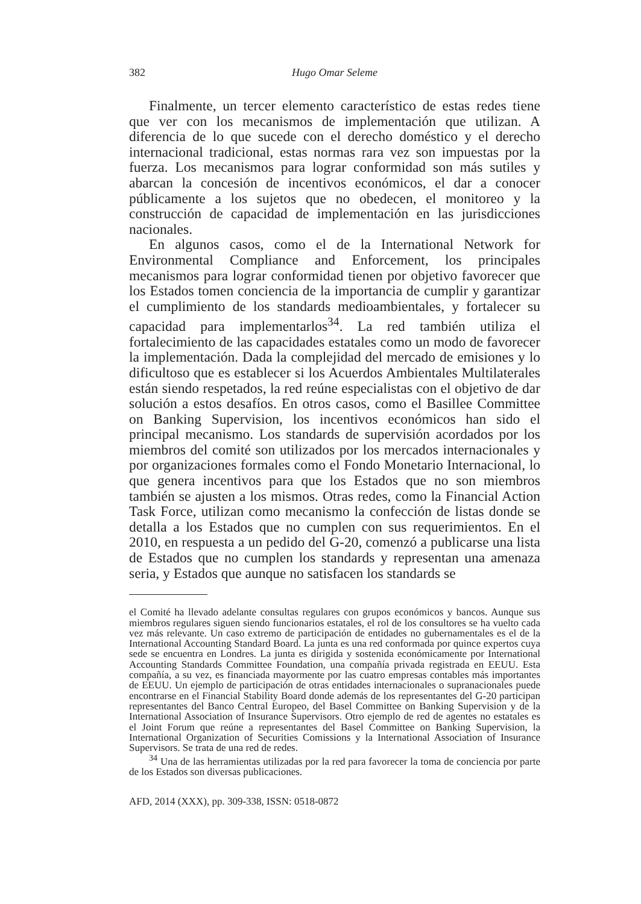382 Hugo Omar Seleme
Finalmente, un tercer elemento característico de estas redes tiene que ver con los mecanismos de implementación que utilizan. A diferencia de lo que sucede con el derecho doméstico y el derecho internacional tradicional, estas normas rara vez son impuestas por la fuerza. Los mecanismos para lograr conformidad son más sutiles y abarcan la concesión de incentivos económicos, el dar a conocer públicamente a los sujetos que no obedecen, el monitoreo y la construcción de capacidad de implementación en las jurisdicciones nacionales.
En algunos casos, como el de la International Network for Environmental Compliance and Enforcement, los principales mecanismos para lograr conformidad tienen por objetivo favorecer que los Estados tomen conciencia de la importancia de cumplir y garantizar el cumplimiento de los standards medioambientales, y fortalecer su capacidad para implementarlos<sup>34</sup>. La red también utiliza el fortalecimiento de las capacidades estatales como un modo de favorecer la implementación. Dada la complejidad del mercado de emisiones y lo dificultoso que es establecer si los Acuerdos Ambientales Multilaterales están siendo respetados, la red reúne especialistas con el objetivo de dar solución a estos desafíos. En otros casos, como el Basillee Committee on Banking Supervision, los incentivos económicos han sido el principal mecanismo. Los standards de supervisión acordados por los miembros del comité son utilizados por los mercados internacionales y por organizaciones formales como el Fondo Monetario Internacional, lo que genera incentivos para que los Estados que no son miembros también se ajusten a los mismos. Otras redes, como la Financial Action Task Force, utilizan como mecanismo la confección de listas donde se detalla a los Estados que no cumplen con sus requerimientos. En el 2010, en respuesta a un pedido del G-20, comenzó a publicarse una lista de Estados que no cumplen los standards y representan una amenaza seria, y Estados que aunque no satisfacen los standards se
el Comité ha llevado adelante consultas regulares con grupos económicos y bancos. Aunque sus miembros regulares siguen siendo funcionarios estatales, el rol de los consultores se ha vuelto cada vez más relevante. Un caso extremo de participación de entidades no gubernamentales es el de la International Accounting Standard Board. La junta es una red conformada por quince expertos cuya sede se encuentra en Londres. La junta es dirigida y sostenida económicamente por International Accounting Standards Committee Foundation, una compañía privada registrada en EEUU. Esta compañía, a su vez, es financiada mayormente por las cuatro empresas contables más importantes de EEUU. Un ejemplo de participación de otras entidades internacionales o supranacionales puede encontrarse en el Financial Stability Board donde además de los representantes del G-20 participan representantes del Banco Central Europeo, del Basel Committee on Banking Supervision y de la International Association of Insurance Supervisors. Otro ejemplo de red de agentes no estatales es el Joint Forum que reúne a representantes del Basel Committee on Banking Supervision, la International Organization of Securities Comissions y la International Association of Insurance Supervisors. Se trata de una red de redes.
<sup>34</sup> Una de las herramientas utilizadas por la red para favorecer la toma de conciencia por parte de los Estados son diversas publicaciones.
AFD, 2014 (XXX), pp. 309-338, ISSN: 0518-0872